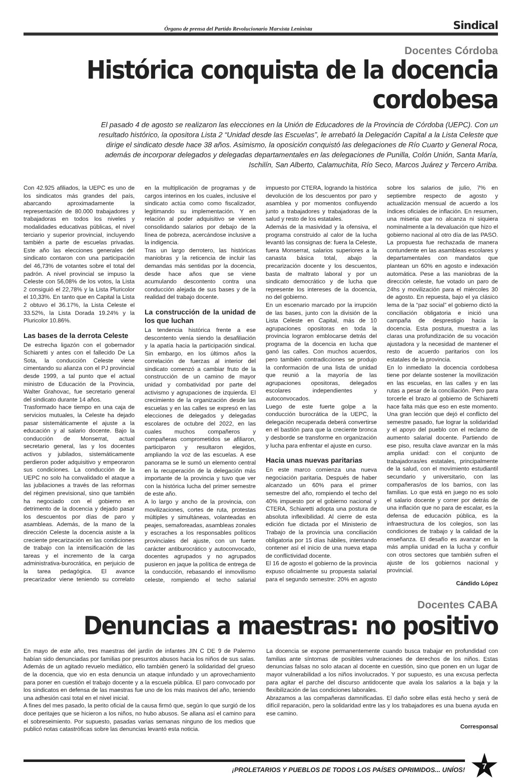Órgano de prensa del Partido Revolucionario Marxista Leninista Sindical
Docentes Córdoba
Histórica conquista de la docencia cordobesa
El pasado 4 de agosto se realizaron las elecciones en la Unión de Educadores de la Provincia de Córdoba (UEPC). Con un resultado histórico, la opositora Lista 2 “Unidad desde las Escuelas”, le arrebató la Delegación Capital a la Lista Celeste que dirige el sindicato desde hace 38 años. Asimismo, la oposición conquistó las delegaciones de Río Cuarto y General Roca, además de incorporar delegados y delegadas departamentales en las delegaciones de Punilla, Colón Unión, Santa María, Ischilín, San Alberto, Calamuchita, Río Seco, Marcos Juárez y Tercero Arriba.
Con 42.925 afiliados, la UEPC es uno de los sindicatos más grandes del país, abarcando aproximadamente la representación de 80.000 trabajadores y trabajadoras en todos los niveles y modalidades educativas públicas, el nivel terciario y superior provincial, incluyendo también a parte de escuelas privadas. Este año las elecciones generales del sindicato contaron con una participación del 46,73% de votantes sobre el total del padrón. A nivel provincial se impuso la Celeste con 56,08% de los votos, la Lista 2 consiguió el 22,78% y la Lista Pluricolor el 10,33%. En tanto que en Capital la Lista 2 obtuvo el 36.17%, la Lista Celeste el 33.52%, la Lista Dorada 19.24% y la Pluricolor 10.86%.
Las bases de la derrota Celeste
De estrecha ligazón con el gobernador Schiaretti y antes con el fallecido De La Sota, la conducción Celeste viene cimentando su alianza con el PJ provincial desde 1999, a tal punto que el actual ministro de Educación de la Provincia, Walter Grahovac, fue secretario general del sindicato durante 14 años.
Trasformado hace tiempo en una caja de servicios mutuales, la Celeste ha dejado pasar sistemáticamente el ajuste a la educación y al salario docente. Bajo la conducción de Monserrat, actual secretario general, las y los docentes activos y jubilados, sistemáticamente perdieron poder adquisitivo y empeoraron sus condiciones. La conducción de la UEPC no solo ha convalidado el ataque a las jubilaciones a través de las reformas del régimen previsional, sino que también ha negociado con el gobierno en detrimento de la docencia y dejado pasar los descuentos por días de paro y asambleas. Además, de la mano de la dirección Celeste la docencia asiste a la creciente precarización en las condiciones de trabajo con la intensificación de las tareas y el incremento de la carga administrativa-burocrática, en perjuicio de la tarea pedagógica. El avance precarizador viene teniendo su correlato en la multiplicación de programas y de cargos interinos en los cuales, inclusive el sindicato actúa como como fiscalizador, legitimando su implementación. Y en relación al poder adquisitivo se vienen consolidando salarios por debajo de la línea de pobreza, acercándose inclusive a la indigencia.
Tras un largo derrotero, las históricas maniobras y la reticencia de incluir las demandas más sentidas por la docencia, desde hace años que se viene acumulando descontento contra una conducción alejada de sus bases y de la realidad del trabajo docente.
La construcción de la unidad de los que luchan
La tendencia histórica frente a ese descontento venía siendo la desafiliación y la apatía hacia la participación sindical. Sin embargo, en los últimos años la correlación de fuerzas al interior del sindicato comenzó a cambiar fruto de la construcción de un camino de mayor unidad y combatividad por parte del activismo y agrupaciones de izquierda. El crecimiento de la organización desde las escuelas y en las calles se expresó en las elecciones de delegados y delegadas escolares de octubre del 2022, en las cuales muchos compañeros y compañeras comprometidos se afiliaron, participaron y resultaron elegidos, ampliando la voz de las escuelas. A ese panorama se le sumó un elemento central en la recuperación de la delegación más importante de la provincia y tuvo que ver con la histórica lucha del primer semestre de este año.
A lo largo y ancho de la provincia, con movilizaciones, cortes de ruta, protestas múltiples y simultáneas, volanteadas en peajes, semaforeadas, asambleas zonales y escraches a los responsables políticos provinciales del ajuste, con un fuerte carácter antiburocrático y autoconvocado, docentes agrupados y no agrupados pusieron en jaque la política de entrega de la conducción, rebasando el inmovilismo celeste, rompiendo el techo salarial impuesto por CTERA, logrando la histórica devolución de los descuentos por paro y asamblea y por momentos confluyendo junto a trabajadores y trabajadoras de la salud y resto de los estatales.
Además de la masividad y la ofensiva, el programa construido al calor de la lucha levantó las consignas de: fuera la Celeste, fuera Monserrat, salarios superiores a la canasta básica total, abajo la precarización docente y los descuentos, basta de maltrato laboral y por un sindicato democrático y de lucha que represente los intereses de la docencia, no del gobierno.
En un escenario marcado por la irrupción de las bases, junto con la división de la Lista Celeste en Capital, más de 10 agrupaciones opositoras en toda la provincia lograron emblocarse detrás del programa de la docencia en lucha que ganó las calles. Con muchos acuerdos, pero también contradicciones se produjo la conformación de una lista de unidad que reunió a la mayoría de las agrupaciones opositoras, delegados escolares independientes y autoconvocados.
Luego de este fuerte golpe a la conducción burocrática de la UEPC, la delegación recuperada deberá convertirse en el bastión para que la creciente bronca y desborde se transforme en organización y lucha para enfrentar el ajuste en curso.
Hacia unas nuevas paritarias
En este marco comienza una nueva negociación paritaria. Después de haber alcanzado un 60% para el primer semestre del año, rompiendo el techo del 40% impuesto por el gobierno nacional y CTERA, Schiaretti adopta una postura de absoluta inflexibilidad. Al cierre de esta edición fue dictada por el Ministerio de Trabajo de la provincia una conciliación obligatoria por 15 días hábiles, intentando contener así el inicio de una nueva etapa de conflictividad docente.
El 16 de agosto el gobierno de la provincia expuso oficialmente su propuesta salarial para el segundo semestre: 20% en agosto sobre los salarios de julio, 7% en septiembre respecto de agosto y actualización mensual de acuerdo a los índices oficiales de inflación. En resumen, una miseria que no alcanza ni siquiera nominalmente a la devaluación que hizo el gobierno nacional al otro día de las PASO. La propuesta fue rechazada de manera contundente en las asambleas escolares y departamentales con mandatos que plantean un 60% en agosto e indexación automática. Pese a las maniobras de la dirección celeste, fue votado un paro de 24hs y movilización para el miércoles 30 de agosto. En repuesta, bajo el ya clásico lema de la “paz social” el gobierno dictó la conciliación obligatoria e inició una campaña de desprestigio hacia la docencia. Esta postura, muestra a las claras una profundización de su vocación ajustadora y la necesidad de mantener el resto de acuerdo paritarios con los estatales de la provincia.
En lo inmediato la docencia cordobesa tiene por delante sostener la movilización en las escuelas, en las calles y en las rutas a pesar de la conciliación. Pero para torcerle el brazo al gobierno de Schiaretti hace falta más que eso en este momento. Una gran lección que dejó el conflicto del semestre pasado, fue lograr la solidaridad y el apoyo del pueblo con el reclamo de aumento salarial docente. Partiendo de ese piso, resulta clave avanzar en la más amplia unidad: con el conjunto de trabajadoras/es estatales, principalmente de la salud, con el movimiento estudiantil secundario y universitario, con las compañeras/os de los barrios, con las familias. Lo que está en juego no es solo el salario docente y correr por detrás de una inflación que no para de escalar, es la defensa de educación pública, es la infraestructura de los colegios, son las condiciones de trabajo y la calidad de la enseñanza. El desafío es avanzar en la más amplia unidad en la lucha y confluir con otros sectores que también sufren el ajuste de los gobiernos nacional y provincial.
Cándido López
Docentes CABA
Denuncias a maestras: no positivo
En mayo de este año, tres maestras del jardín de infantes JIN C DE 9 de Palermo habían sido denunciadas por familias por presuntos abusos hacia los niños de sus salas. Además de un agitado revuelo mediático, ello también generó la solidaridad del grueso de la docencia, que vio en esta denuncia un ataque infundado y un aprovechamiento para poner en cuestión el trabajo docente y a la escuela pública. El paro convocado por los sindicatos en defensa de las maestras fue uno de los más masivos del año, teniendo una adhesión casi total en el nivel inicial.
A fines del mes pasado, la perito oficial de la causa firmó que, según lo que surgió de los doce peritajes que se hicieron a los niños, no hubo abusos. Se allana así el camino para el sobreseimiento. Por supuesto, pasadas varias semanas ninguno de los medios que publicó notas catastróficas sobre las denuncias levantó esta noticia.
La docencia se expone permanentemente cuando busca trabajar en profundidad con familias ante síntomas de posibles vulneraciones de derechos de los niños. Estas denuncias falsas no solo atacan al docente en cuestión, sino que ponen en un lugar de mayor vulnerabilidad a los niños involucrados. Y por supuesto, es una excusa perfecta para agitar el parche del discurso antidocente que avala los salarios a la baja y la flexibilización de las condiciones laborales.
Abrazamos a las compañeras damnificadas. El daño sobre ellas está hecho y será de difícil reparación, pero la solidaridad entre las y los trabajadores es una buena ayuda en ese camino.
Corresponsal
¡PROLETARIOS Y PUEBLOS DE TODOS LOS PAÍSES OPRIMIDOS... UNÍOS!
7